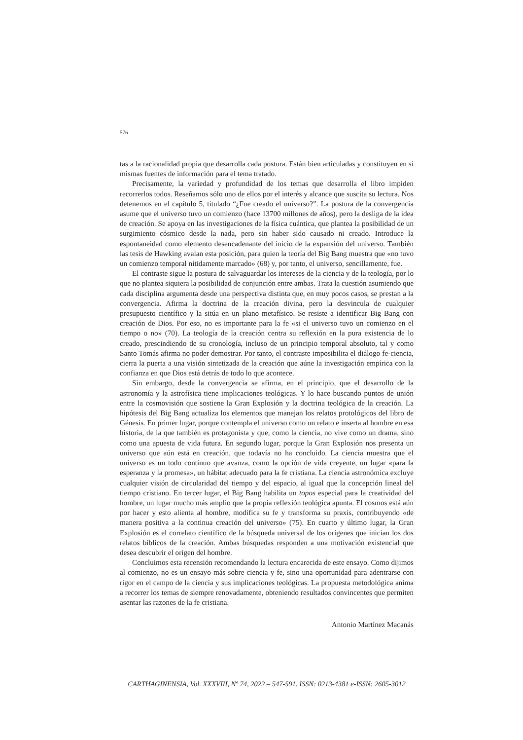576
tas a la racionalidad propia que desarrolla cada postura. Están bien articuladas y constituyen en sí mismas fuentes de información para el tema tratado.
Precisamente, la variedad y profundidad de los temas que desarrolla el libro impiden recorrerlos todos. Reseñamos sólo uno de ellos por el interés y alcance que suscita su lectura. Nos detenemos en el capítulo 5, titulado “¿Fue creado el universo?”. La postura de la convergencia asume que el universo tuvo un comienzo (hace 13700 millones de años), pero la desliga de la idea de creación. Se apoya en las investigaciones de la física cuántica, que plantea la posibilidad de un surgimiento cósmico desde la nada, pero sin haber sido causado ni creado. Introduce la espontaneidad como elemento desencadenante del inicio de la expansión del universo. También las tesis de Hawking avalan esta posición, para quien la teoría del Big Bang muestra que «no tuvo un comienzo temporal nítidamente marcado» (68) y, por tanto, el universo, sencillamente, fue.
El contraste sigue la postura de salvaguardar los intereses de la ciencia y de la teología, por lo que no plantea siquiera la posibilidad de conjunción entre ambas. Trata la cuestión asumiendo que cada disciplina argumenta desde una perspectiva distinta que, en muy pocos casos, se prestan a la convergencia. Afirma la doctrina de la creación divina, pero la desvincula de cualquier presupuesto científico y la sitúa en un plano metafísico. Se resiste a identificar Big Bang con creación de Dios. Por eso, no es importante para la fe «si el universo tuvo un comienzo en el tiempo o no» (70). La teología de la creación centra su reflexión en la pura existencia de lo creado, prescindiendo de su cronología, incluso de un principio temporal absoluto, tal y como Santo Tomás afirma no poder demostrar. Por tanto, el contraste imposibilita el diálogo fe-ciencia, cierra la puerta a una visión sintetizada de la creación que aúne la investigación empírica con la confianza en que Dios está detrás de todo lo que acontece.
Sin embargo, desde la convergencia se afirma, en el principio, que el desarrollo de la astronomía y la astrofísica tiene implicaciones teológicas. Y lo hace buscando puntos de unión entre la cosmovisión que sostiene la Gran Explosión y la doctrina teológica de la creación. La hipótesis del Big Bang actualiza los elementos que manejan los relatos protológicos del libro de Génesis. En primer lugar, porque contempla el universo como un relato e inserta al hombre en esa historia, de la que también es protagonista y que, como la ciencia, no vive como un drama, sino como una apuesta de vida futura. En segundo lugar, porque la Gran Explosión nos presenta un universo que aún está en creación, que todavía no ha concluido. La ciencia muestra que el universo es un todo continuo que avanza, como la opción de vida creyente, un lugar «para la esperanza y la promesa», un hábitat adecuado para la fe cristiana. La ciencia astronómica excluye cualquier visión de circularidad del tiempo y del espacio, al igual que la concepción lineal del tiempo cristiano. En tercer lugar, el Big Bang habilita un topos especial para la creatividad del hombre, un lugar mucho más amplio que la propia reflexión teológica apunta. El cosmos está aún por hacer y esto alienta al hombre, modifica su fe y transforma su praxis, contribuyendo «de manera positiva a la continua creación del universo» (75). En cuarto y último lugar, la Gran Explosión es el correlato científico de la búsqueda universal de los orígenes que inician los dos relatos bíblicos de la creación. Ambas búsquedas responden a una motivación existencial que desea descubrir el origen del hombre.
Concluimos esta recensión recomendando la lectura encarecida de este ensayo. Como dijimos al comienzo, no es un ensayo más sobre ciencia y fe, sino una oportunidad para adentrarse con rigor en el campo de la ciencia y sus implicaciones teológicas. La propuesta metodológica anima a recorrer los temas de siempre renovadamente, obteniendo resultados convincentes que permiten asentar las razones de la fe cristiana.
Antonio Martínez Macanás
CARTHAGINENSIA, Vol. XXXVIII, Nº 74, 2022 – 547-591. ISSN: 0213-4381 e-ISSN: 2605-3012